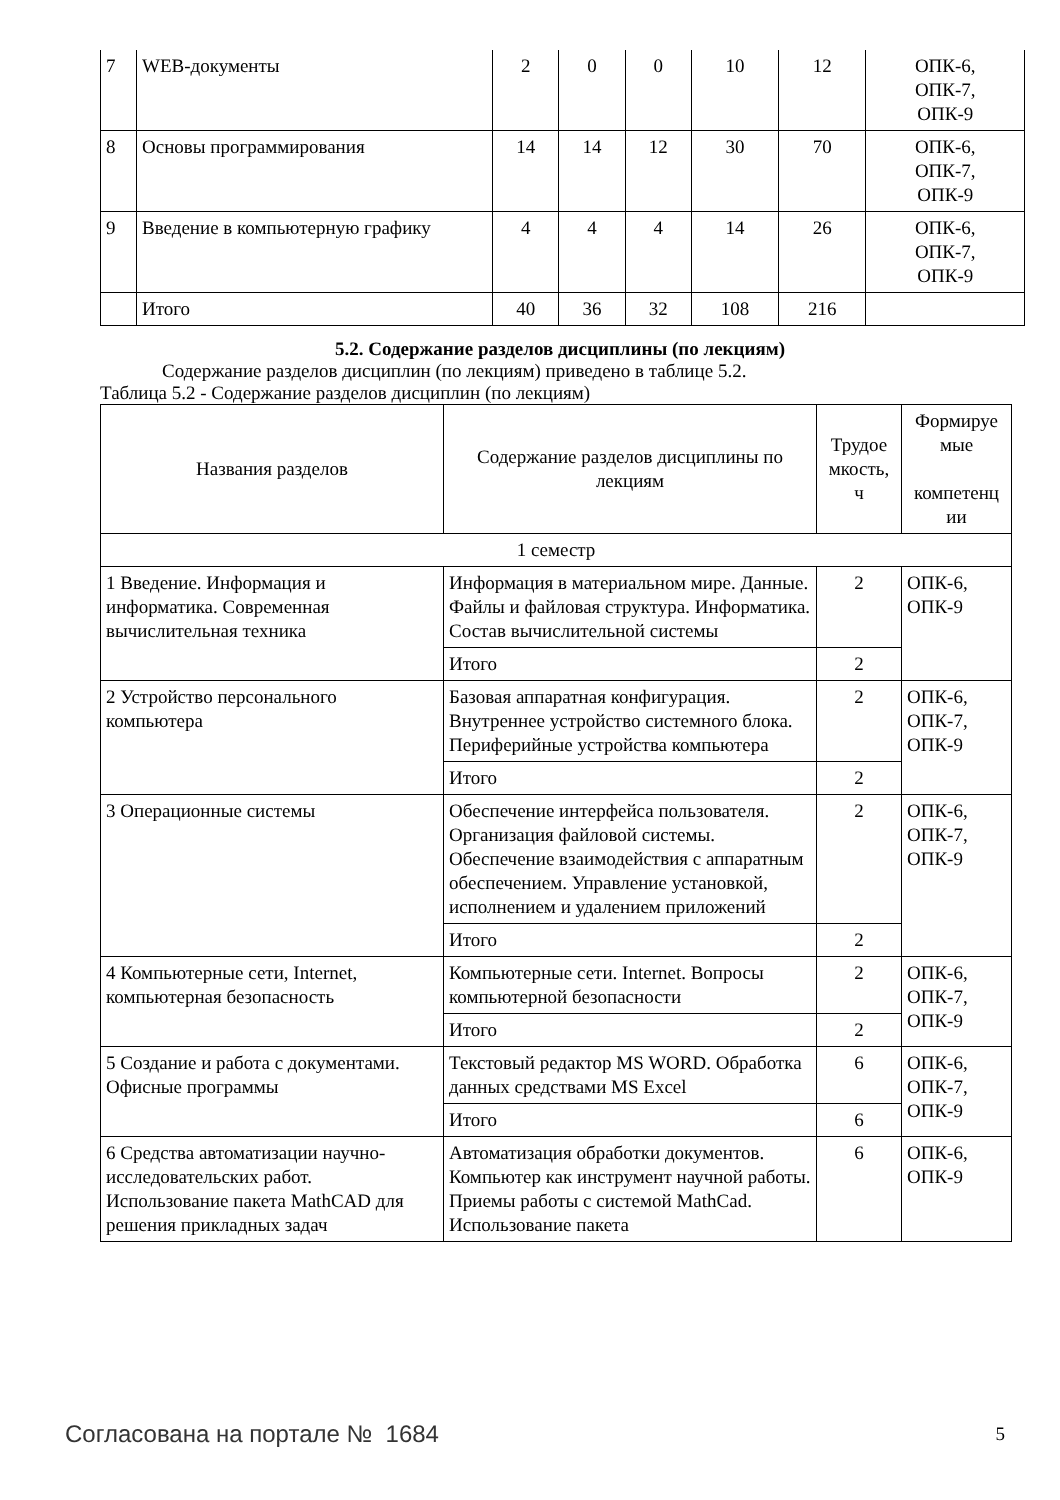| 7 | WEB-документы | 2 | 0 | 0 | 10 | 12 | ОПК-6, ОПК-7, ОПК-9 |
| 8 | Основы программирования | 14 | 14 | 12 | 30 | 70 | ОПК-6, ОПК-7, ОПК-9 |
| 9 | Введение в компьютерную графику | 4 | 4 | 4 | 14 | 26 | ОПК-6, ОПК-7, ОПК-9 |
| | Итого | 40 | 36 | 32 | 108 | 216 | |
5.2. Содержание разделов дисциплины (по лекциям)
Содержание разделов дисциплин (по лекциям) приведено в таблице 5.2.
Таблица 5.2 - Содержание разделов дисциплин (по лекциям)
| Названия разделов | Содержание разделов дисциплины по лекциям | Трудое мкость, ч | Формируе мые компетенц ии |
| --- | --- | --- | --- |
| 1 семестр | | | |
| 1 Введение. Информация и информатика. Современная вычислительная техника | Информация в материальном мире. Данные. Файлы и файловая структура. Информатика. Состав вычислительной системы | 2 | ОПК-6, ОПК-9 |
| | Итого | 2 | |
| 2 Устройство персонального компьютера | Базовая аппаратная конфигурация. Внутреннее устройство системного блока. Периферийные устройства компьютера | 2 | ОПК-6, ОПК-7, ОПК-9 |
| | Итого | 2 | |
| 3 Операционные системы | Обеспечение интерфейса пользователя. Организация файловой системы. Обеспечение взаимодействия с аппаратным обеспечением. Управление установкой, исполнением и удалением приложений | 2 | ОПК-6, ОПК-7, ОПК-9 |
| | Итого | 2 | |
| 4 Компьютерные сети, Internet, компьютерная безопасность | Компьютерные сети. Internet. Вопросы компьютерной безопасности | 2 | ОПК-6, ОПК-7, ОПК-9 |
| | Итого | 2 | |
| 5 Создание и работа с документами. Офисные программы | Текстовый редактор MS WORD. Обработка данных средствами MS Excel | 6 | ОПК-6, ОПК-7, ОПК-9 |
| | Итого | 6 | |
| 6 Средства автоматизации научно-исследовательских работ. Использование пакета MathCAD для решения прикладных задач | Автоматизация обработки документов. Компьютер как инструмент научной работы. Приемы работы с системой MathCad. Использование пакета | 6 | ОПК-6, ОПК-9 |
Согласована на портале № 1684 5